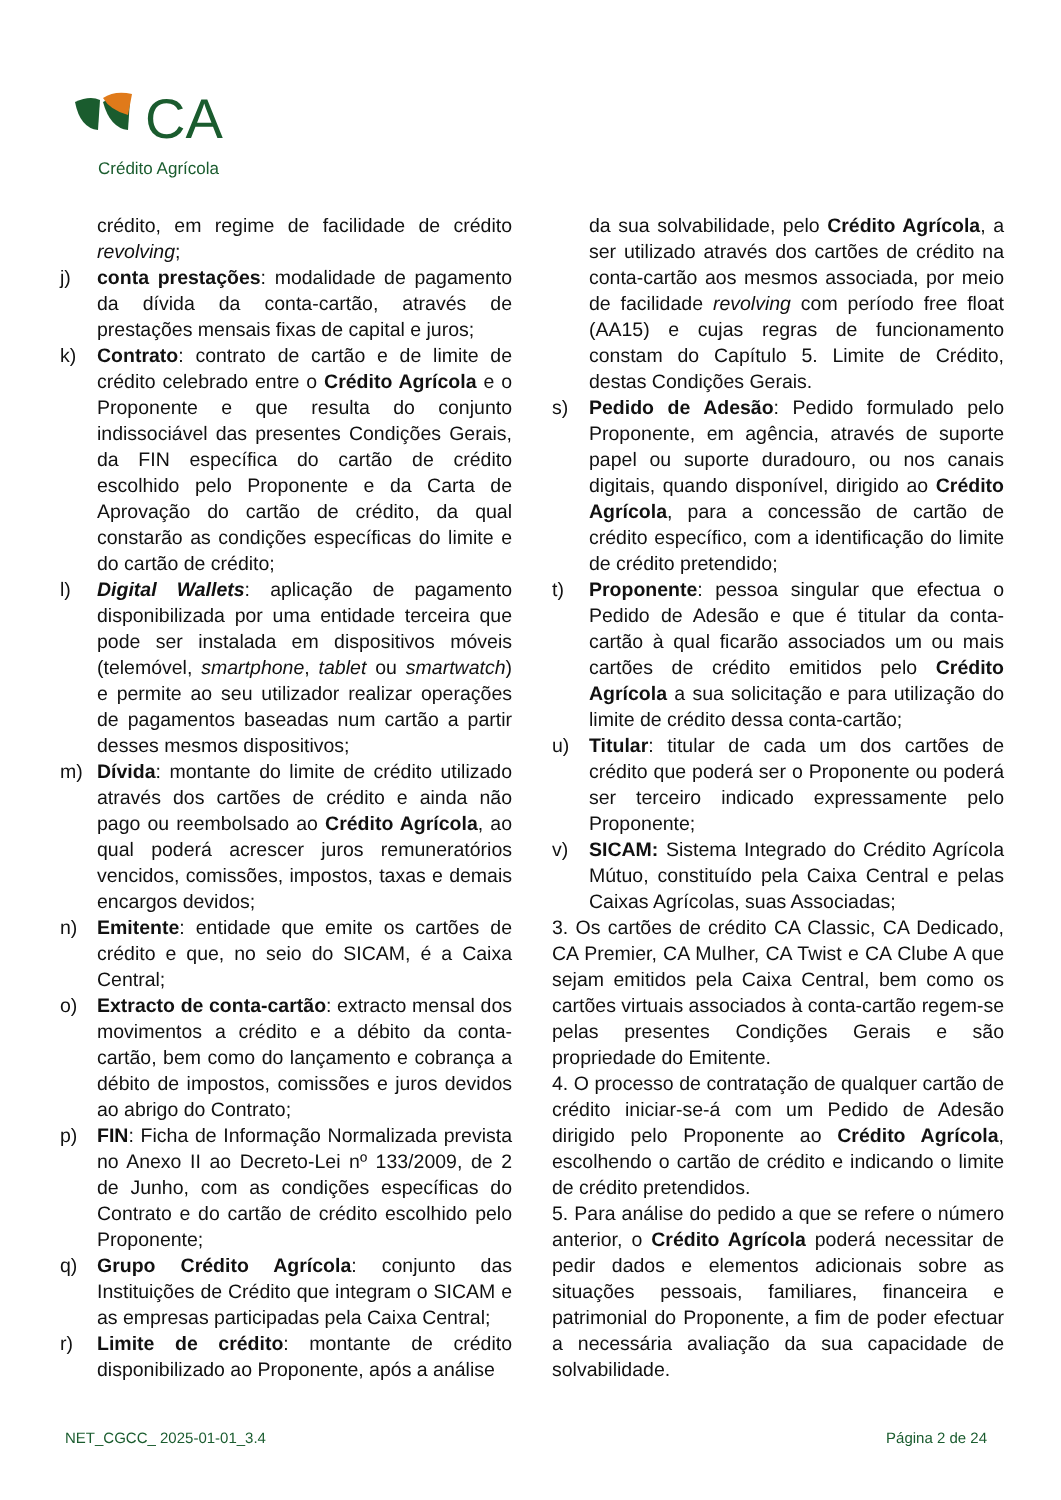CA
Crédito Agrícola
crédito, em regime de facilidade de crédito revolving;
j) conta prestações: modalidade de pagamento da dívida da conta-cartão, através de prestações mensais fixas de capital e juros;
k) Contrato: contrato de cartão e de limite de crédito celebrado entre o Crédito Agrícola e o Proponente e que resulta do conjunto indissociável das presentes Condições Gerais, da FIN específica do cartão de crédito escolhido pelo Proponente e da Carta de Aprovação do cartão de crédito, da qual constarão as condições específicas do limite e do cartão de crédito;
l) Digital Wallets: aplicação de pagamento disponibilizada por uma entidade terceira que pode ser instalada em dispositivos móveis (telemóvel, smartphone, tablet ou smartwatch) e permite ao seu utilizador realizar operações de pagamentos baseadas num cartão a partir desses mesmos dispositivos;
m) Dívida: montante do limite de crédito utilizado através dos cartões de crédito e ainda não pago ou reembolsado ao Crédito Agrícola, ao qual poderá acrescer juros remuneratórios vencidos, comissões, impostos, taxas e demais encargos devidos;
n) Emitente: entidade que emite os cartões de crédito e que, no seio do SICAM, é a Caixa Central;
o) Extracto de conta-cartão: extracto mensal dos movimentos a crédito e a débito da conta-cartão, bem como do lançamento e cobrança a débito de impostos, comissões e juros devidos ao abrigo do Contrato;
p) FIN: Ficha de Informação Normalizada prevista no Anexo II ao Decreto-Lei nº 133/2009, de 2 de Junho, com as condições específicas do Contrato e do cartão de crédito escolhido pelo Proponente;
q) Grupo Crédito Agrícola: conjunto das Instituições de Crédito que integram o SICAM e as empresas participadas pela Caixa Central;
r) Limite de crédito: montante de crédito disponibilizado ao Proponente, após a análise
da sua solvabilidade, pelo Crédito Agrícola, a ser utilizado através dos cartões de crédito na conta-cartão aos mesmos associada, por meio de facilidade revolving com período free float (AA15) e cujas regras de funcionamento constam do Capítulo 5. Limite de Crédito, destas Condições Gerais.
s) Pedido de Adesão: Pedido formulado pelo Proponente, em agência, através de suporte papel ou suporte duradouro, ou nos canais digitais, quando disponível, dirigido ao Crédito Agrícola, para a concessão de cartão de crédito específico, com a identificação do limite de crédito pretendido;
t) Proponente: pessoa singular que efectua o Pedido de Adesão e que é titular da conta-cartão à qual ficarão associados um ou mais cartões de crédito emitidos pelo Crédito Agrícola a sua solicitação e para utilização do limite de crédito dessa conta-cartão;
u) Titular: titular de cada um dos cartões de crédito que poderá ser o Proponente ou poderá ser terceiro indicado expressamente pelo Proponente;
v) SICAM: Sistema Integrado do Crédito Agrícola Mútuo, constituído pela Caixa Central e pelas Caixas Agrícolas, suas Associadas;
3. Os cartões de crédito CA Classic, CA Dedicado, CA Premier, CA Mulher, CA Twist e CA Clube A que sejam emitidos pela Caixa Central, bem como os cartões virtuais associados à conta-cartão regem-se pelas presentes Condições Gerais e são propriedade do Emitente.
4. O processo de contratação de qualquer cartão de crédito iniciar-se-á com um Pedido de Adesão dirigido pelo Proponente ao Crédito Agrícola, escolhendo o cartão de crédito e indicando o limite de crédito pretendidos.
5. Para análise do pedido a que se refere o número anterior, o Crédito Agrícola poderá necessitar de pedir dados e elementos adicionais sobre as situações pessoais, familiares, financeira e patrimonial do Proponente, a fim de poder efectuar a necessária avaliação da sua capacidade de solvabilidade.
NET_CGCC_ 2025-01-01_3.4 Página 2 de 24